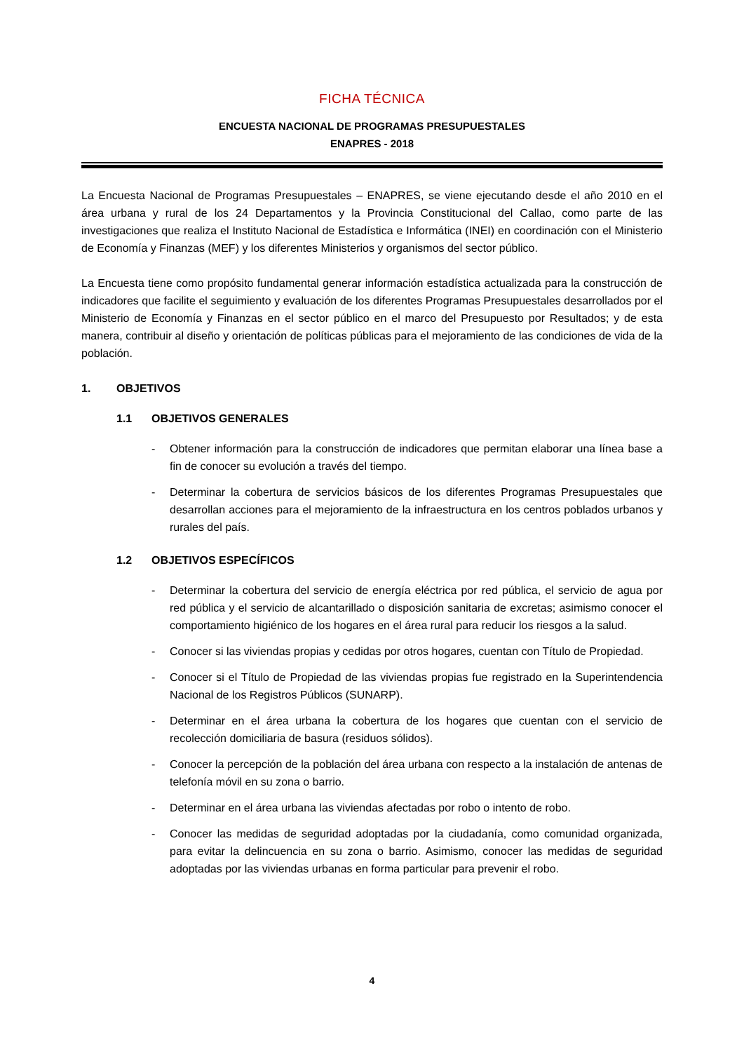FICHA TÉCNICA
ENCUESTA NACIONAL DE PROGRAMAS PRESUPUESTALES
ENAPRES - 2018
La Encuesta Nacional de Programas Presupuestales – ENAPRES, se viene ejecutando desde el año 2010 en el área urbana y rural de los 24 Departamentos y la Provincia Constitucional del Callao, como parte de las investigaciones que realiza el Instituto Nacional de Estadística e Informática (INEI) en coordinación con el Ministerio de Economía y Finanzas (MEF) y los diferentes Ministerios y organismos del sector público.
La Encuesta tiene como propósito fundamental generar información estadística actualizada para la construcción de indicadores que facilite el seguimiento y evaluación de los diferentes Programas Presupuestales desarrollados por el Ministerio de Economía y Finanzas en el sector público en el marco del Presupuesto por Resultados; y de esta manera, contribuir al diseño y orientación de políticas públicas para el mejoramiento de las condiciones de vida de la población.
1. OBJETIVOS
1.1 OBJETIVOS GENERALES
- Obtener información para la construcción de indicadores que permitan elaborar una línea base a fin de conocer su evolución a través del tiempo.
- Determinar la cobertura de servicios básicos de los diferentes Programas Presupuestales que desarrollan acciones para el mejoramiento de la infraestructura en los centros poblados urbanos y rurales del país.
1.2 OBJETIVOS ESPECÍFICOS
- Determinar la cobertura del servicio de energía eléctrica por red pública, el servicio de agua por red pública y el servicio de alcantarillado o disposición sanitaria de excretas; asimismo conocer el comportamiento higiénico de los hogares en el área rural para reducir los riesgos a la salud.
- Conocer si las viviendas propias y cedidas por otros hogares, cuentan con Título de Propiedad.
- Conocer si el Título de Propiedad de las viviendas propias fue registrado en la Superintendencia Nacional de los Registros Públicos (SUNARP).
- Determinar en el área urbana la cobertura de los hogares que cuentan con el servicio de recolección domiciliaria de basura (residuos sólidos).
- Conocer la percepción de la población del área urbana con respecto a la instalación de antenas de telefonía móvil en su zona o barrio.
- Determinar en el área urbana las viviendas afectadas por robo o intento de robo.
- Conocer las medidas de seguridad adoptadas por la ciudadanía, como comunidad organizada, para evitar la delincuencia en su zona o barrio. Asimismo, conocer las medidas de seguridad adoptadas por las viviendas urbanas en forma particular para prevenir el robo.
4